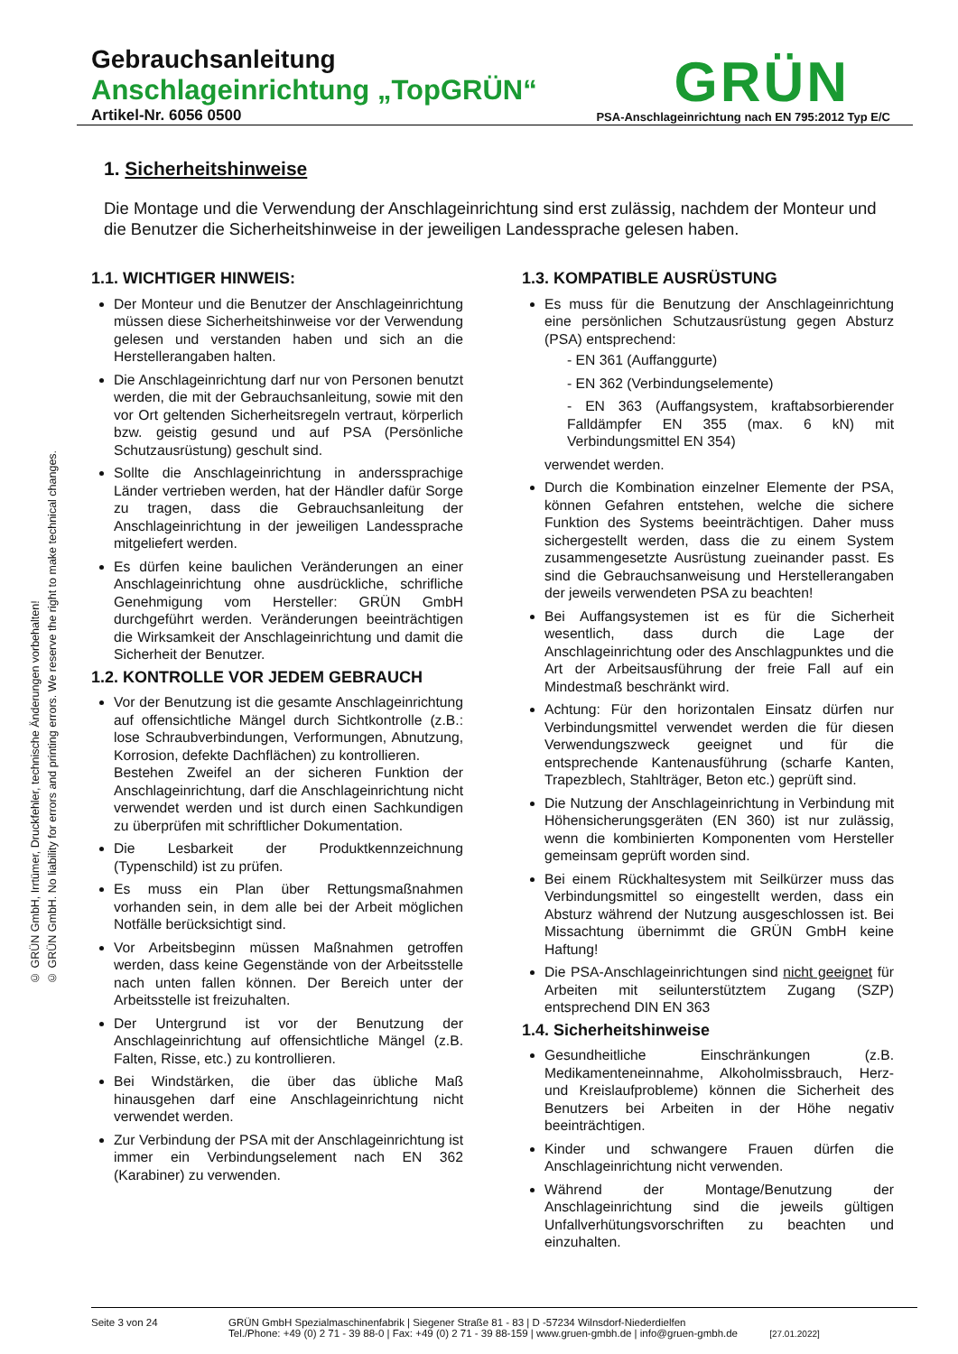Gebrauchsanleitung
Anschlageinrichtung „TopGRÜN“
Artikel-Nr. 6056 0500 PSA-Anschlageinrichtung nach EN 795:2012 Typ E/C
GRÜN
© GRÜN GmbH, Irrtümer, Druckfehler, technische Änderungen vorbehalten!
© GRÜN GmbH. No liability for errors and printing errors. We reserve the right to make technical changes.
1. Sicherheitshinweise
Die Montage und die Verwendung der Anschlageinrichtung sind erst zulässig, nachdem der Monteur und die Benutzer die Sicherheitshinweise in der jeweiligen Landessprache gelesen haben.
1.1. WICHTIGER HINWEIS:
Der Monteur und die Benutzer der Anschlageinrichtung müssen diese Sicherheitshinweise vor der Verwendung gelesen und verstanden haben und sich an die Herstellerangaben halten.
Die Anschlageinrichtung darf nur von Personen benutzt werden, die mit der Gebrauchsanleitung, sowie mit den vor Ort geltenden Sicherheitsregeln vertraut, körperlich bzw. geistig gesund und auf PSA (Persönliche Schutzausrüstung) geschult sind.
Sollte die Anschlageinrichtung in anderssprachige Länder vertrieben werden, hat der Händler dafür Sorge zu tragen, dass die Gebrauchsanleitung der Anschlageinrichtung in der jeweiligen Landessprache mitgeliefert werden.
Es dürfen keine baulichen Veränderungen an einer Anschlageinrichtung ohne ausdrückliche, schrifliche Genehmigung vom Hersteller: GRÜN GmbH durchgeführt werden. Veränderungen beeinträchtigen die Wirksamkeit der Anschlageinrichtung und damit die Sicherheit der Benutzer.
1.2. KONTROLLE VOR JEDEM GEBRAUCH
Vor der Benutzung ist die gesamte Anschlageinrichtung auf offensichtliche Mängel durch Sichtkontrolle (z.B.: lose Schraubverbindungen, Verformungen, Abnutzung, Korrosion, defekte Dachflächen) zu kontrollieren.
Bestehen Zweifel an der sicheren Funktion der Anschlageinrichtung, darf die Anschlageinrichtung nicht verwendet werden und ist durch einen Sachkundigen zu überprüfen mit schriftlicher Dokumentation.
Die Lesbarkeit der Produktkennzeichnung (Typenschild) ist zu prüfen.
Es muss ein Plan über Rettungsmaßnahmen vorhanden sein, in dem alle bei der Arbeit möglichen Notfälle berücksichtigt sind.
Vor Arbeitsbeginn müssen Maßnahmen getroffen werden, dass keine Gegenstände von der Arbeitsstelle nach unten fallen können. Der Bereich unter der Arbeitsstelle ist freizuhalten.
Der Untergrund ist vor der Benutzung der Anschlageinrichtung auf offensichtliche Mängel (z.B. Falten, Risse, etc.) zu kontrollieren.
Bei Windstärken, die über das übliche Maß hinausgehen darf eine Anschlageinrichtung nicht verwendet werden.
Zur Verbindung der PSA mit der Anschlageinrichtung ist immer ein Verbindungselement nach EN 362 (Karabiner) zu verwenden.
1.3. KOMPATIBLE AUSRÜSTUNG
Es muss für die Benutzung der Anschlageinrichtung eine persönlichen Schutzausrüstung gegen Absturz (PSA) entsprechend:
- EN 361 (Auffanggurte)
- EN 362 (Verbindungselemente)
- EN 363 (Auffangsystem, kraftabsorbierender Falldämpfer EN 355 (max. 6 kN) mit Verbindungsmittel EN 354)
verwendet werden.
Durch die Kombination einzelner Elemente der PSA, können Gefahren entstehen, welche die sichere Funktion des Systems beeinträchtigen. Daher muss sichergestellt werden, dass die zu einem System zusammengesetzte Ausrüstung zueinander passt. Es sind die Gebrauchsanweisung und Herstellerangaben der jeweils verwendeten PSA zu beachten!
Bei Auffangsystemen ist es für die Sicherheit wesentlich, dass durch die Lage der Anschlageinrichtung oder des Anschlagpunktes und die Art der Arbeitsausführung der freie Fall auf ein Mindestmaß beschränkt wird.
Achtung: Für den horizontalen Einsatz dürfen nur Verbindungsmittel verwendet werden die für diesen Verwendungszweck geeignet und für die entsprechende Kantenausführung (scharfe Kanten, Trapezblech, Stahlträger, Beton etc.) geprüft sind.
Die Nutzung der Anschlageinrichtung in Verbindung mit Höhensicherungsgeräten (EN 360) ist nur zulässig, wenn die kombinierten Komponenten vom Hersteller gemeinsam geprüft worden sind.
Bei einem Rückhaltesystem mit Seilkürzer muss das Verbindungsmittel so eingestellt werden, dass ein Absturz während der Nutzung ausgeschlossen ist. Bei Missachtung übernimmt die GRÜN GmbH keine Haftung!
Die PSA-Anschlageinrichtungen sind nicht geeignet für Arbeiten mit seilunterstütztem Zugang (SZP) entsprechend DIN EN 363
1.4. Sicherheitshinweise
Gesundheitliche Einschränkungen (z.B. Medikamenteneinnahme, Alkoholmissbrauch, Herz- und Kreislaufprobleme) können die Sicherheit des Benutzers bei Arbeiten in der Höhe negativ beeinträchtigen.
Kinder und schwangere Frauen dürfen die Anschlageinrichtung nicht verwenden.
Während der Montage/Benutzung der Anschlageinrichtung sind die jeweils gültigen Unfallverhütungsvorschriften zu beachten und einzuhalten.
Seite 3 von 24 GRÜN GmbH Spezialmaschinenfabrik | Siegener Straße 81 - 83 | D -57234 Wilnsdorf-Niederdielfen
Tel./Phone: +49 (0) 2 71 - 39 88-0 | Fax: +49 (0) 2 71 - 39 88-159 | www.gruen-gmbh.de | info@gruen-gmbh.de [27.01.2022]